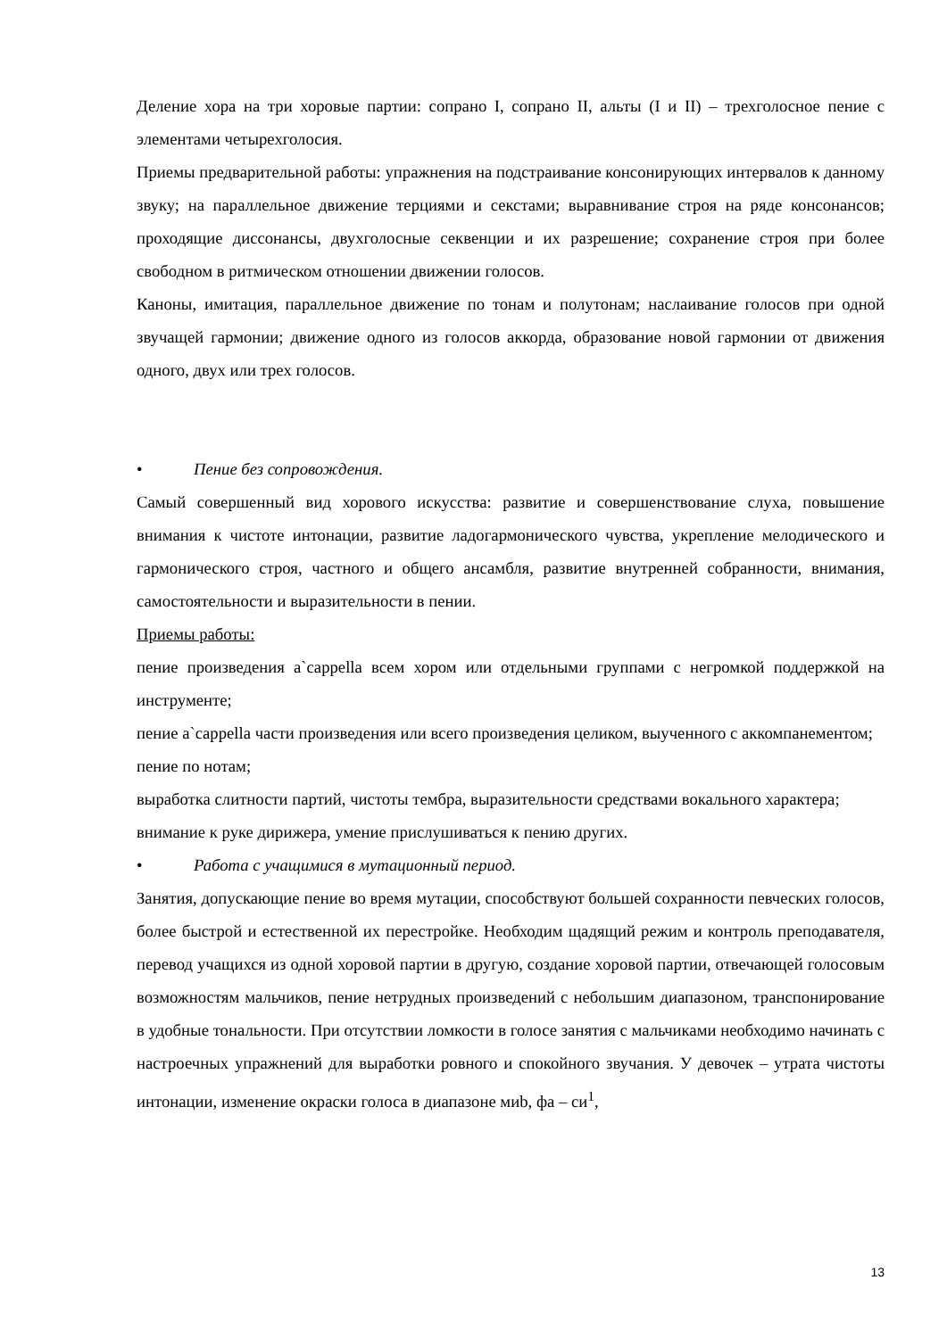Деление хора на три хоровые партии: сопрано I, сопрано II, альты (I и II) – трехголосное пение с элементами четырехголосия.
Приемы предварительной работы: упражнения на подстраивание консонирующих интервалов к данному звуку; на параллельное движение терциями и секстами; выравнивание строя на ряде консонансов; проходящие диссонансы, двухголосные секвенции и их разрешение; сохранение строя при более свободном в ритмическом отношении движении голосов.
Каноны, имитация, параллельное движение по тонам и полутонам; наслаивание голосов при одной звучащей гармонии; движение одного из голосов аккорда, образование новой гармонии от движения одного, двух или трех голосов.
• Пение без сопровождения.
Самый совершенный вид хорового искусства: развитие и совершенствование слуха, повышение внимания к чистоте интонации, развитие ладогармонического чувства, укрепление мелодического и гармонического строя, частного и общего ансамбля, развитие внутренней собранности, внимания, самостоятельности и выразительности в пении.
Приемы работы:
пение произведения a`cappella всем хором или отдельными группами с негромкой поддержкой на инструменте;
пение a`cappella части произведения или всего произведения целиком, выученного с аккомпанементом;
пение по нотам;
выработка слитности партий, чистоты тембра, выразительности средствами вокального характера;
внимание к руке дирижера, умение прислушиваться к пению других.
• Работа с учащимися в мутационный период.
Занятия, допускающие пение во время мутации, способствуют большей сохранности певческих голосов, более быстрой и естественной их перестройке. Необходим щадящий режим и контроль преподавателя, перевод учащихся из одной хоровой партии в другую, создание хоровой партии, отвечающей голосовым возможностям мальчиков, пение нетрудных произведений с небольшим диапазоном, транспонирование в удобные тональности. При отсутствии ломкости в голосе занятия с мальчиками необходимо начинать с настроечных упражнений для выработки ровного и спокойного звучания. У девочек – утрата чистоты интонации, изменение окраски голоса в диапазоне миb, фа – си<sup>1</sup>,
13